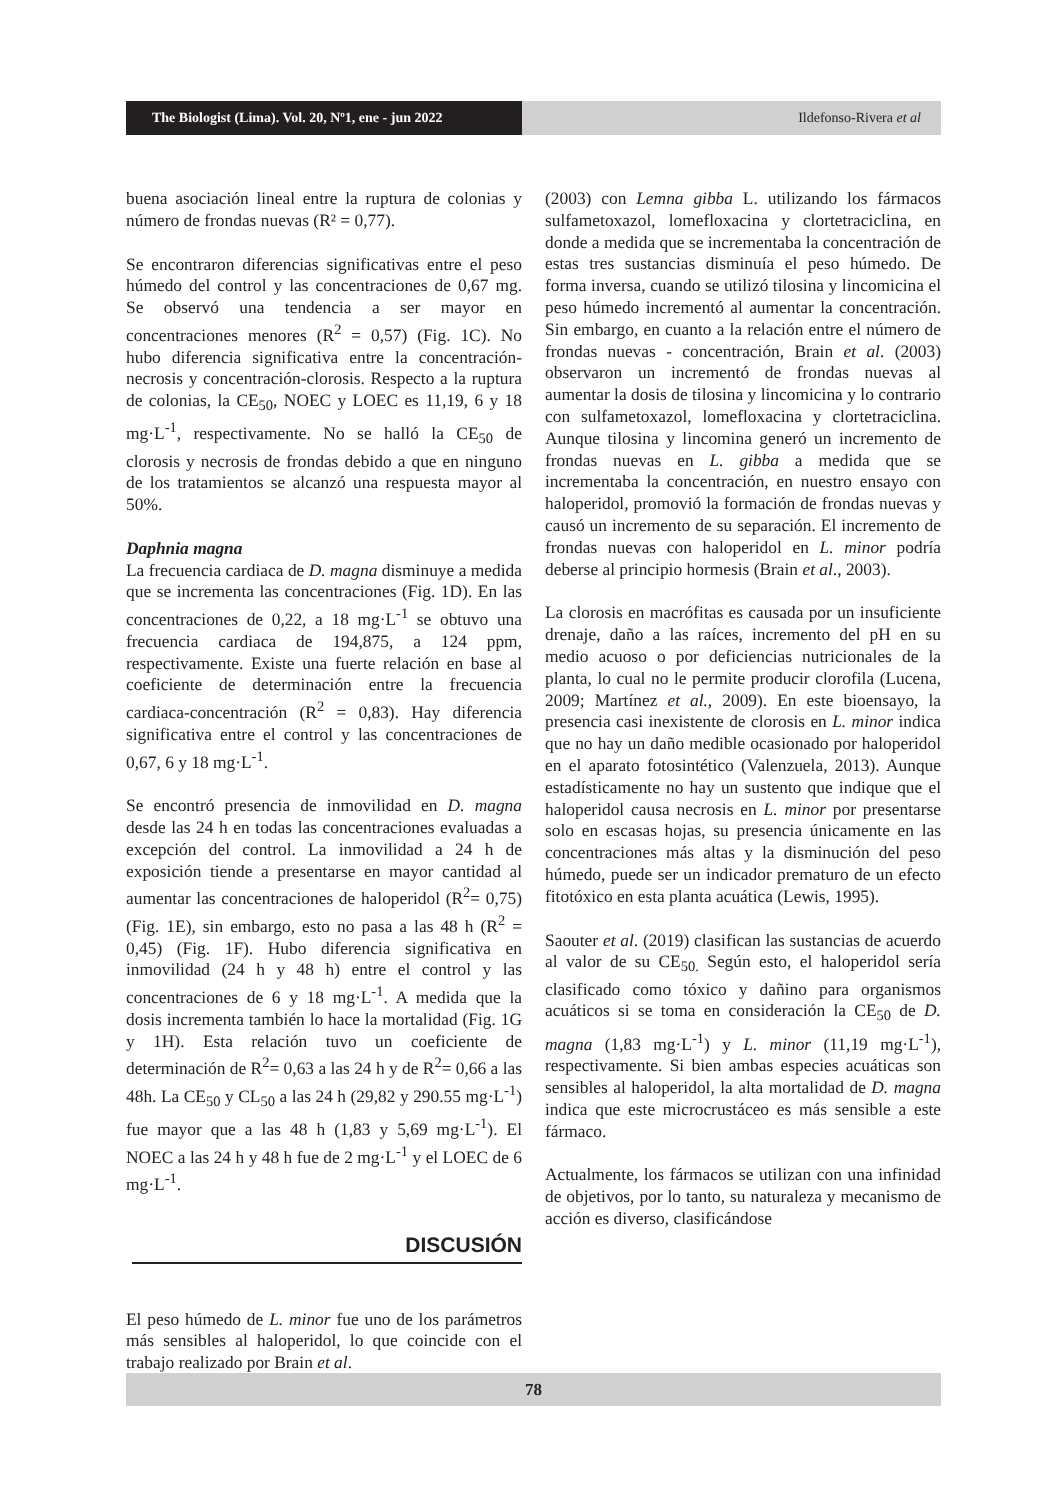The Biologist (Lima). Vol. 20, Nº1, ene - jun 2022
Ildefonso-Rivera et al
buena asociación lineal entre la ruptura de colonias y número de frondas nuevas (R² = 0,77).
Se encontraron diferencias significativas entre el peso húmedo del control y las concentraciones de 0,67 mg. Se observó una tendencia a ser mayor en concentraciones menores (R<sup>2</sup> = 0,57) (Fig. 1C). No hubo diferencia significativa entre la concentración-necrosis y concentración-clorosis. Respecto a la ruptura de colonias, la CE<sub>50</sub>, NOEC y LOEC es 11,19, 6 y 18 mg·L<sup>-1</sup>, respectivamente. No se halló la CE<sub>50</sub> de clorosis y necrosis de frondas debido a que en ninguno de los tratamientos se alcanzó una respuesta mayor al 50%.
Daphnia magna
La frecuencia cardiaca de D. magna disminuye a medida que se incrementa las concentraciones (Fig. 1D). En las concentraciones de 0,22, a 18 mg·L<sup>-1</sup> se obtuvo una frecuencia cardiaca de 194,875, a 124 ppm, respectivamente. Existe una fuerte relación en base al coeficiente de determinación entre la frecuencia cardiaca-concentración (R<sup>2</sup> = 0,83). Hay diferencia significativa entre el control y las concentraciones de 0,67, 6 y 18 mg·L<sup>-1</sup>.
Se encontró presencia de inmovilidad en D. magna desde las 24 h en todas las concentraciones evaluadas a excepción del control. La inmovilidad a 24 h de exposición tiende a presentarse en mayor cantidad al aumentar las concentraciones de haloperidol (R<sup>2</sup>= 0,75) (Fig. 1E), sin embargo, esto no pasa a las 48 h (R<sup>2</sup> = 0,45) (Fig. 1F). Hubo diferencia significativa en inmovilidad (24 h y 48 h) entre el control y las concentraciones de 6 y 18 mg·L<sup>-1</sup>. A medida que la dosis incrementa también lo hace la mortalidad (Fig. 1G y 1H). Esta relación tuvo un coeficiente de determinación de R<sup>2</sup>= 0,63 a las 24 h y de R<sup>2</sup>= 0,66 a las 48h. La CE<sub>50</sub> y CL<sub>50</sub> a las 24 h (29,82 y 290.55 mg·L<sup>-1</sup>) fue mayor que a las 48 h (1,83 y 5,69 mg·L<sup>-1</sup>). El NOEC a las 24 h y 48 h fue de 2 mg·L<sup>-1</sup> y el LOEC de 6 mg·L<sup>-1</sup>.
DISCUSIÓN
El peso húmedo de L. minor fue uno de los parámetros más sensibles al haloperidol, lo que coincide con el trabajo realizado por Brain et al.
(2003) con Lemna gibba L. utilizando los fármacos sulfametoxazol, lomefloxacina y clortetraciclina, en donde a medida que se incrementaba la concentración de estas tres sustancias disminuía el peso húmedo. De forma inversa, cuando se utilizó tilosina y lincomicina el peso húmedo incrementó al aumentar la concentración. Sin embargo, en cuanto a la relación entre el número de frondas nuevas - concentración, Brain et al. (2003) observaron un incrementó de frondas nuevas al aumentar la dosis de tilosina y lincomicina y lo contrario con sulfametoxazol, lomefloxacina y clortetraciclina. Aunque tilosina y lincomina generó un incremento de frondas nuevas en L. gibba a medida que se incrementaba la concentración, en nuestro ensayo con haloperidol, promovió la formación de frondas nuevas y causó un incremento de su separación. El incremento de frondas nuevas con haloperidol en L. minor podría deberse al principio hormesis (Brain et al., 2003).
La clorosis en macrófitas es causada por un insuficiente drenaje, daño a las raíces, incremento del pH en su medio acuoso o por deficiencias nutricionales de la planta, lo cual no le permite producir clorofila (Lucena, 2009; Martínez et al., 2009). En este bioensayo, la presencia casi inexistente de clorosis en L. minor indica que no hay un daño medible ocasionado por haloperidol en el aparato fotosintético (Valenzuela, 2013). Aunque estadísticamente no hay un sustento que indique que el haloperidol causa necrosis en L. minor por presentarse solo en escasas hojas, su presencia únicamente en las concentraciones más altas y la disminución del peso húmedo, puede ser un indicador prematuro de un efecto fitotóxico en esta planta acuática (Lewis, 1995).
Saouter et al. (2019) clasifican las sustancias de acuerdo al valor de su CE<sub>50.</sub> Según esto, el haloperidol sería clasificado como tóxico y dañino para organismos acuáticos si se toma en consideración la CE<sub>50</sub> de D. magna (1,83 mg·L<sup>-1</sup>) y L. minor (11,19 mg·L<sup>-1</sup>), respectivamente. Si bien ambas especies acuáticas son sensibles al haloperidol, la alta mortalidad de D. magna indica que este microcrustáceo es más sensible a este fármaco.
Actualmente, los fármacos se utilizan con una infinidad de objetivos, por lo tanto, su naturaleza y mecanismo de acción es diverso, clasificándose
78